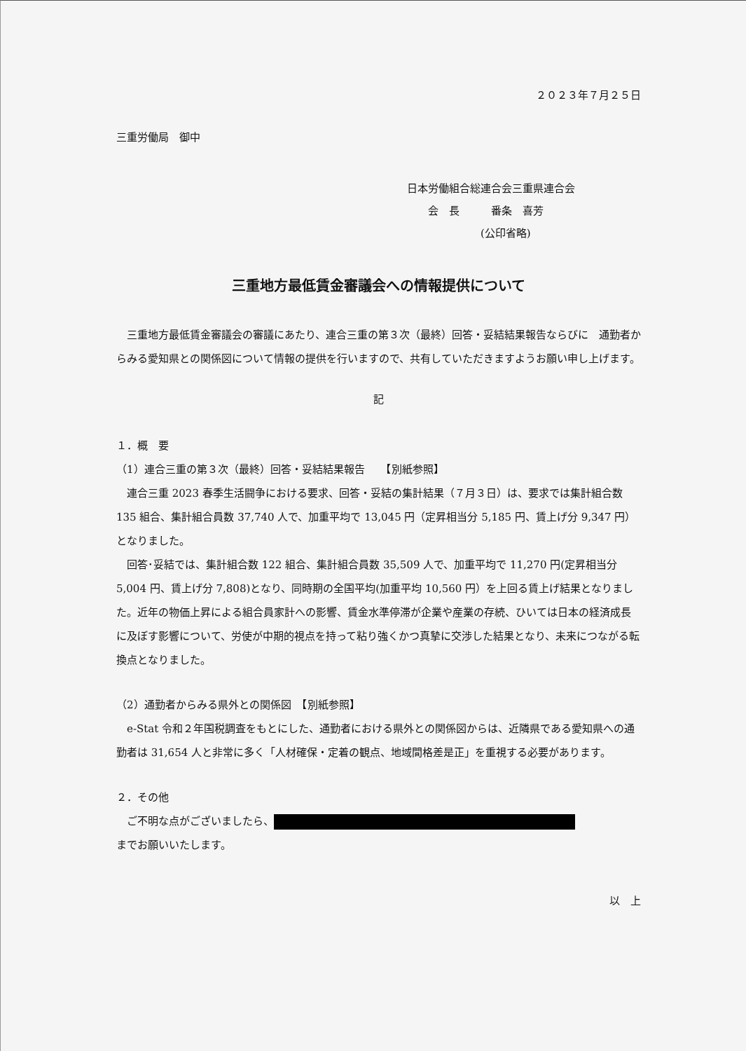２０２３年７月２５日
三重労働局　御中
日本労働組合総連合会三重県連合会
　　会　長　　　番条　喜芳
　　　　　　　(公印省略)
三重地方最低賃金審議会への情報提供について
三重地方最低賃金審議会の審議にあたり、連合三重の第３次（最終）回答・妥結結果報告ならびに　通勤者からみる愛知県との関係図について情報の提供を行いますので、共有していただきますようお願い申し上げます。
記
１．概　要
（1）連合三重の第３次（最終）回答・妥結結果報告　　【別紙参照】
連合三重 2023 春季生活闘争における要求、回答・妥結の集計結果（７月３日）は、要求では集計組合数 135 組合、集計組合員数 37,740 人で、加重平均で 13,045 円（定昇相当分 5,185 円、賃上げ分 9,347 円）となりました。
回答･妥結では、集計組合数 122 組合、集計組合員数 35,509 人で、加重平均で 11,270 円(定昇相当分 5,004 円、賃上げ分 7,808)となり、同時期の全国平均(加重平均 10,560 円）を上回る賃上げ結果となりました。近年の物価上昇による組合員家計への影響、賃金水準停滞が企業や産業の存続、ひいては日本の経済成長に及ぼす影響について、労使が中期的視点を持って粘り強くかつ真摯に交渉した結果となり、未来につながる転換点となりました。
（2）通勤者からみる県外との関係図　【別紙参照】
e-Stat 令和２年国税調査をもとにした、通勤者における県外との関係図からは、近隣県である愛知県への通勤者は 31,654 人と非常に多く「人材確保・定着の観点、地域間格差是正」を重視する必要があります。
２．その他
ご不明な点がございましたら、
までお願いいたします。
以　上